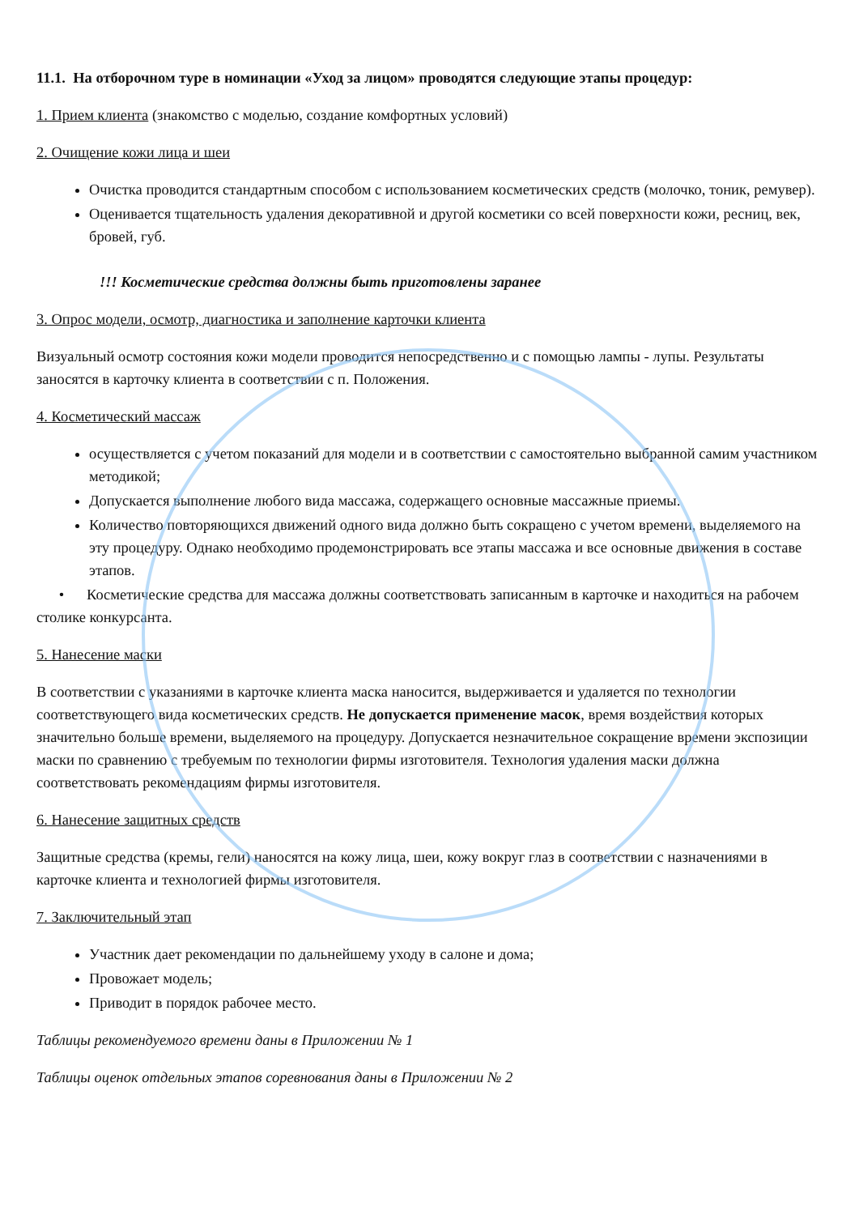11.1. На отборочном туре в номинации «Уход за лицом» проводятся следующие этапы процедур:
1. Прием клиента (знакомство с моделью, создание комфортных условий)
2. Очищение кожи лица и шеи
Очистка проводится стандартным способом с использованием косметических средств (молочко, тоник, ремувер).
Оценивается тщательность удаления декоративной и другой косметики со всей поверхности кожи, ресниц, век, бровей, губ.
!!! Косметические средства должны быть приготовлены заранее
3. Опрос модели, осмотр, диагностика и заполнение карточки клиента
Визуальный осмотр состояния кожи модели проводится непосредственно и с помощью лампы - лупы. Результаты заносятся в карточку клиента в соответствии с п. Положения.
4. Косметический массаж
осуществляется с учетом показаний для модели и в соответствии с самостоятельно выбранной самим участником методикой;
Допускается выполнение любого вида массажа, содержащего основные массажные приемы.
Количество повторяющихся движений одного вида должно быть сокращено с учетом времени, выделяемого на эту процедуру. Однако необходимо продемонстрировать все этапы массажа и все основные движения в составе этапов.
• Косметические средства для массажа должны соответствовать записанным в карточке и находиться на рабочем столике конкурсанта.
5. Нанесение маски
В соответствии с указаниями в карточке клиента маска наносится, выдерживается и удаляется по технологии соответствующего вида косметических средств. Не допускается применение масок, время воздействия которых значительно больше времени, выделяемого на процедуру. Допускается незначительное сокращение времени экспозиции маски по сравнению с требуемым по технологии фирмы изготовителя. Технология удаления маски должна соответствовать рекомендациям фирмы изготовителя.
6. Нанесение защитных средств
Защитные средства (кремы, гели) наносятся на кожу лица, шеи, кожу вокруг глаз в соответствии с назначениями в карточке клиента и технологией фирмы изготовителя.
7. Заключительный этап
Участник дает рекомендации по дальнейшему уходу в салоне и дома;
Провожает модель;
Приводит в порядок рабочее место.
Таблицы рекомендуемого времени даны в Приложении № 1
Таблицы оценок отдельных этапов соревнования даны в Приложении № 2